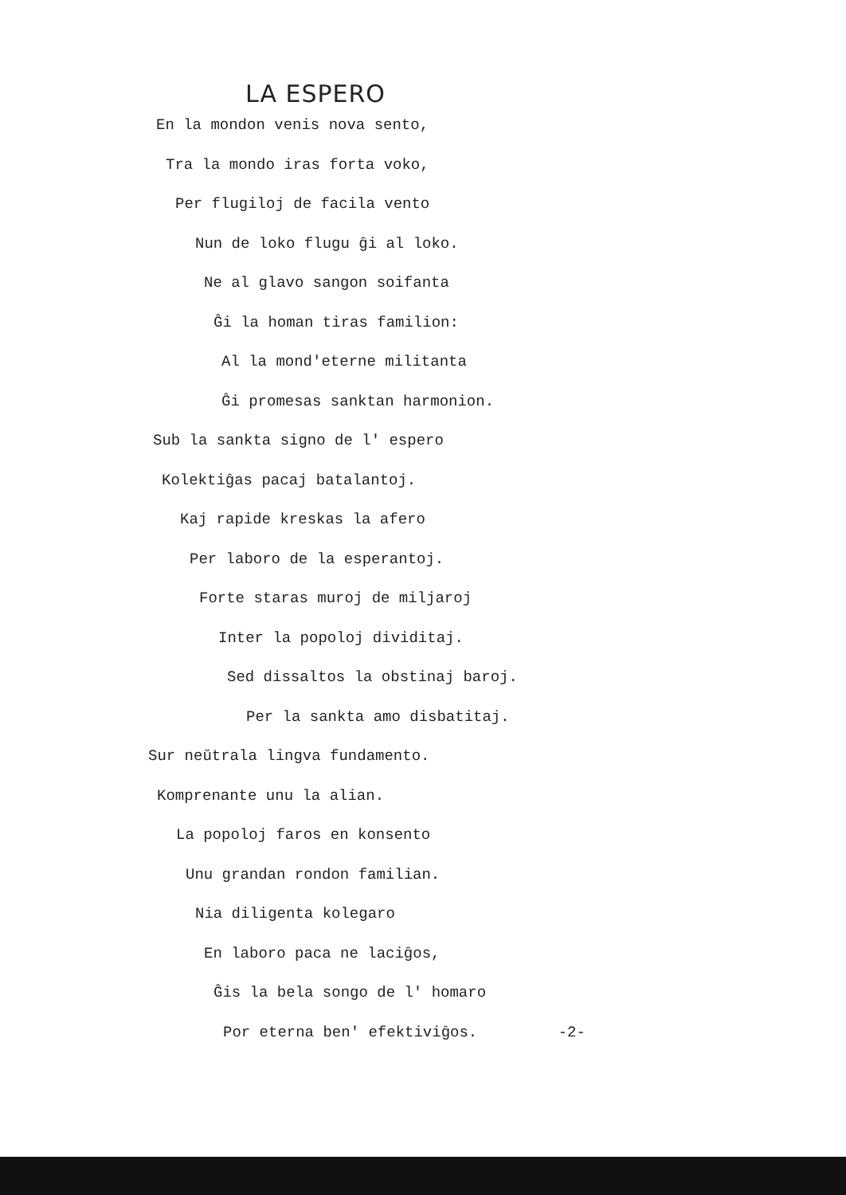LA ESPERO
En la mondon venis nova sento,
Tra la mondo iras forta voko,
Per flugiloj de facila vento
Nun de loko flugu ĝi al loko.
Ne al glavo sangon soifanta
Ĝi la homan tiras familion:
Al la mond'eterne militanta
Ĝi promesas sanktan harmonion.
Sub la sankta signo de l' espero
Kolektiĝas pacaj batalantoj.
Kaj rapide kreskas la afero
Per laboro de la esperantoj.
Forte staras muroj de miljaroj
Inter la popoloj dividitaj.
Sed dissaltos la obstinaj baroj.
Per la sankta amo disbatitaj.
Sur neŭtrala lingva fundamento.
Komprenante unu la alian.
La popoloj faros en konsento
Unu grandan rondon familian.
Nia diligenta kolegaro
En laboro paca ne laciĝos,
Ĝis la bela songo de l' homaro
Por eterna ben' efektiviĝos. -2-